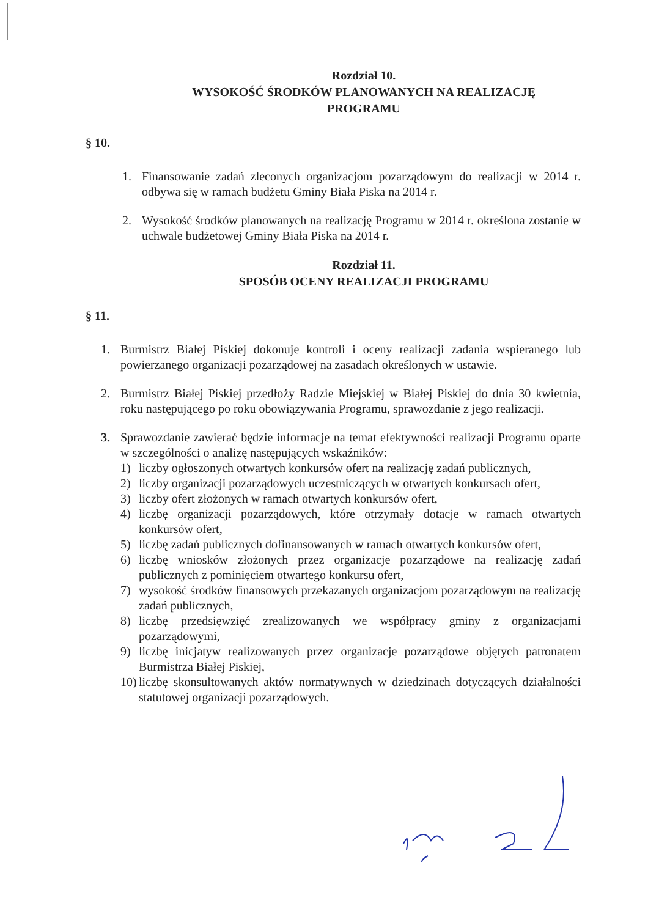Rozdział 10.
WYSOKOŚĆ ŚRODKÓW PLANOWANYCH NA REALIZACJĘ
PROGRAMU
§ 10.
1. Finansowanie zadań zleconych organizacjom pozarządowym do realizacji w 2014 r. odbywa się w ramach budżetu Gminy Biała Piska na 2014 r.
2. Wysokość środków planowanych na realizację Programu w 2014 r. określona zostanie w uchwale budżetowej Gminy Biała Piska na 2014 r.
Rozdział 11.
SPOSÓB OCENY REALIZACJI PROGRAMU
§ 11.
1. Burmistrz Białej Piskiej dokonuje kontroli i oceny realizacji zadania wspieranego lub powierzanego organizacji pozarządowej na zasadach określonych w ustawie.
2. Burmistrz Białej Piskiej przedłoży Radzie Miejskiej w Białej Piskiej do dnia 30 kwietnia, roku następującego po roku obowiązywania Programu, sprawozdanie z jego realizacji.
3. Sprawozdanie zawierać będzie informacje na temat efektywności realizacji Programu oparte w szczególności o analizę następujących wskaźników:
1) liczby ogłoszonych otwartych konkursów ofert na realizację zadań publicznych,
2) liczby organizacji pozarządowych uczestniczących w otwartych konkursach ofert,
3) liczby ofert złożonych w ramach otwartych konkursów ofert,
4) liczbę organizacji pozarządowych, które otrzymały dotacje w ramach otwartych konkursów ofert,
5) liczbę zadań publicznych dofinansowanych w ramach otwartych konkursów ofert,
6) liczbę wniosków złożonych przez organizacje pozarządowe na realizację zadań publicznych z pominięciem otwartego konkursu ofert,
7) wysokość środków finansowych przekazanych organizacjom pozarządowym na realizację zadań publicznych,
8) liczbę przedsięwzięć zrealizowanych we współpracy gminy z organizacjami pozarządowymi,
9) liczbę inicjatyw realizowanych przez organizacje pozarządowe objętych patronatem Burmistrza Białej Piskiej,
10) liczbę skonsultowanych aktów normatywnych w dziedzinach dotyczących działalności statutowej organizacji pozarządowych.